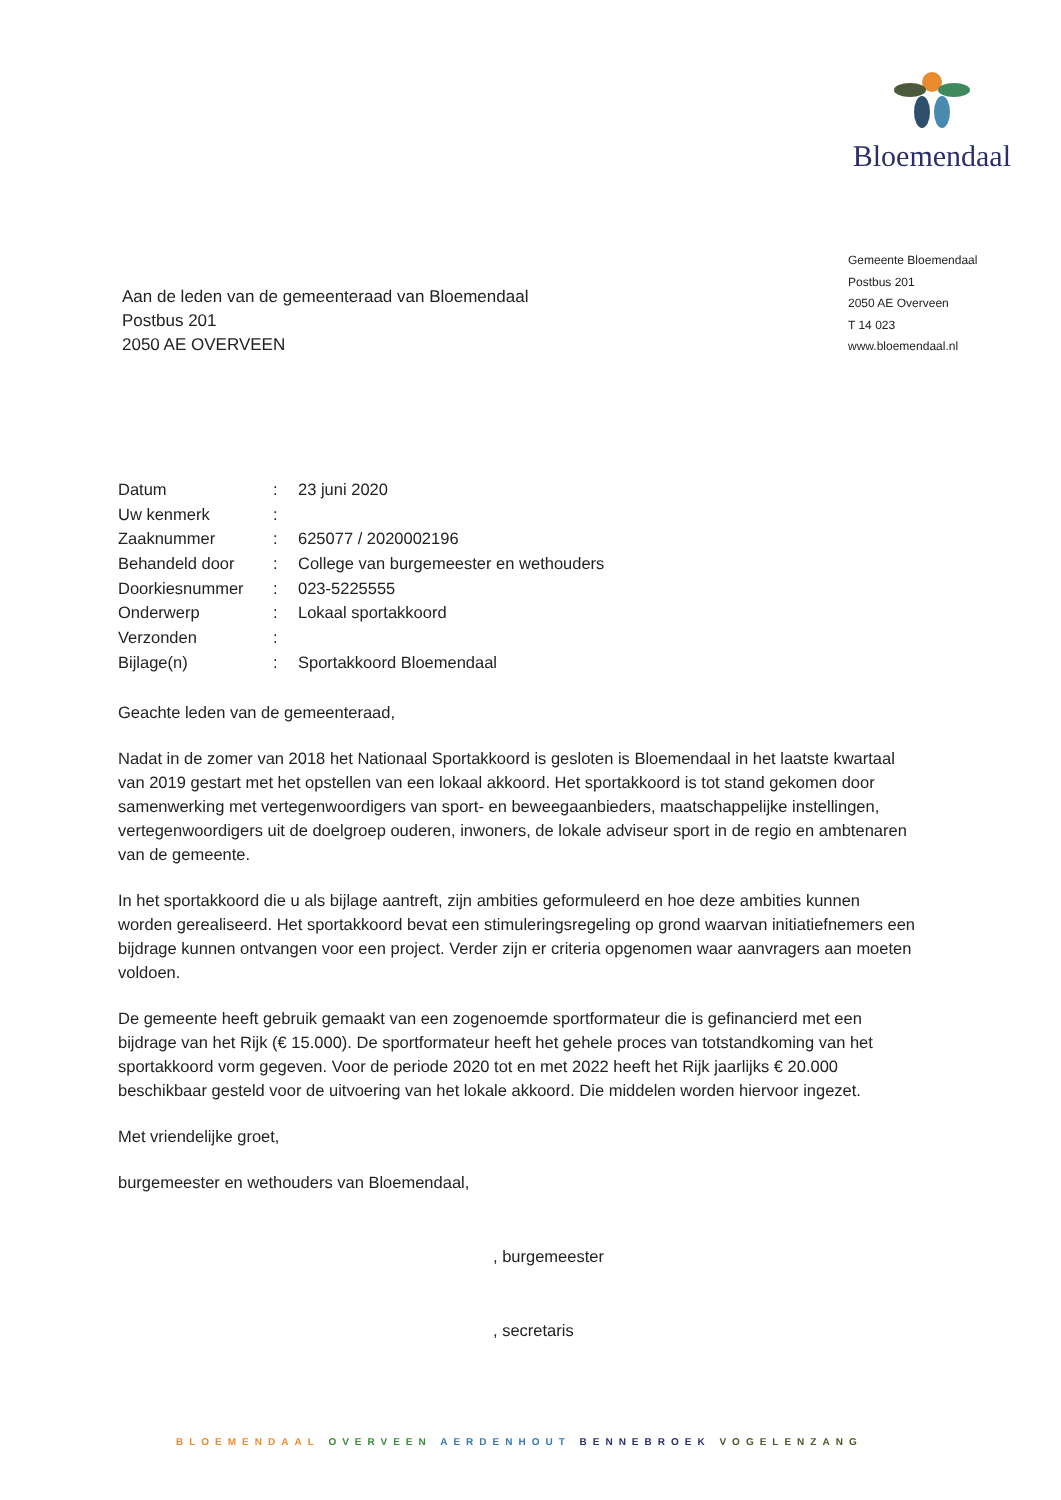Bloemendaal
Gemeente Bloemendaal
Postbus 201
2050 AE Overveen
T 14 023
www.bloemendaal.nl
Aan de leden van de gemeenteraad van Bloemendaal
Postbus 201
2050 AE OVERVEEN
| Datum | : | 23 juni 2020 |
| Uw kenmerk | : | |
| Zaaknummer | : | 625077 / 2020002196 |
| Behandeld door | : | College van burgemeester en wethouders |
| Doorkiesnummer | : | 023-5225555 |
| Onderwerp | : | Lokaal sportakkoord |
| Verzonden | : | |
| Bijlage(n) | : | Sportakkoord Bloemendaal |
Geachte leden van de gemeenteraad,
Nadat in de zomer van 2018 het Nationaal Sportakkoord is gesloten is Bloemendaal in het laatste kwartaal van 2019 gestart met het opstellen van een lokaal akkoord. Het sportakkoord is tot stand gekomen door samenwerking met vertegenwoordigers van sport- en beweegaanbieders, maatschappelijke instellingen, vertegenwoordigers uit de doelgroep ouderen, inwoners, de lokale adviseur sport in de regio en ambtenaren van de gemeente.
In het sportakkoord die u als bijlage aantreft, zijn ambities geformuleerd en hoe deze ambities kunnen worden gerealiseerd. Het sportakkoord bevat een stimuleringsregeling op grond waarvan initiatiefnemers een bijdrage kunnen ontvangen voor een project. Verder zijn er criteria opgenomen waar aanvragers aan moeten voldoen.
De gemeente heeft gebruik gemaakt van een zogenoemde sportformateur die is gefinancierd met een bijdrage van het Rijk (€ 15.000). De sportformateur heeft het gehele proces van totstandkoming van het sportakkoord vorm gegeven. Voor de periode 2020 tot en met 2022 heeft het Rijk jaarlijks € 20.000 beschikbaar gesteld voor de uitvoering van het lokale akkoord. Die middelen worden hiervoor ingezet.
Met vriendelijke groet,
burgemeester en wethouders van Bloemendaal,
, burgemeester
, secretaris
BLOEMENDAAL OVERVEEN AERDENHOUT BENNEBROEK VOGELENZANG